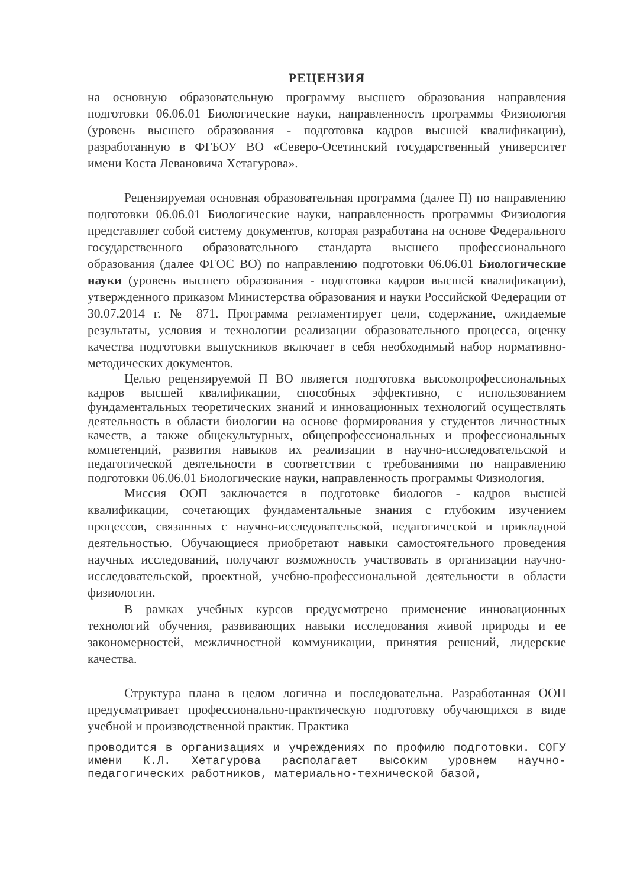РЕЦЕНЗИЯ
на основную образовательную программу высшего образования направления подготовки 06.06.01 Биологические науки, направленность программы Физиология (уровень высшего образования - подготовка кадров высшей квалификации), разработанную в ФГБОУ ВО «Северо-Осетинский государственный университет имени Коста Левановича Хетагурова».
Рецензируемая основная образовательная программа (далее П) по направлению подготовки 06.06.01 Биологические науки, направленность программы Физиология представляет собой систему документов, которая разработана на основе Федерального государственного образовательного стандарта высшего профессионального образования (далее ФГОС ВО) по направлению подготовки 06.06.01 Биологические науки (уровень высшего образования - подготовка кадров высшей квалификации), утвержденного приказом Министерства образования и науки Российской Федерации от 30.07.2014 г. № 871. Программа регламентирует цели, содержание, ожидаемые результаты, условия и технологии реализации образовательного процесса, оценку качества подготовки выпускников включает в себя необходимый набор нормативно-методических документов.
Целью рецензируемой П ВО является подготовка высокопрофессиональных кадров высшей квалификации, способных эффективно, с использованием фундаментальных теоретических знаний и инновационных технологий осуществлять деятельность в области биологии на основе формирования у студентов личностных качеств, а также общекультурных, общепрофессиональных и профессиональных компетенций, развития навыков их реализации в научно-исследовательской и педагогической деятельности в соответствии с требованиями по направлению подготовки 06.06.01 Биологические науки, направленность программы Физиология.
Миссия ООП заключается в подготовке биологов - кадров высшей квалификации, сочетающих фундаментальные знания с глубоким изучением процессов, связанных с научно-исследовательской, педагогической и прикладной деятельностью. Обучающиеся приобретают навыки самостоятельного проведения научных исследований, получают возможность участвовать в организации научно-исследовательской, проектной, учебно-профессиональной деятельности в области физиологии.
В рамках учебных курсов предусмотрено применение инновационных технологий обучения, развивающих навыки исследования живой природы и ее закономерностей, межличностной коммуникации, принятия решений, лидерские качества.
Структура плана в целом логична и последовательна. Разработанная ООП предусматривает профессионально-практическую подготовку обучающихся в виде учебной и производственной практик. Практика
проводится в организациях и учреждениях по профилю подготовки. СОГУ имени К.Л. Хетагурова располагает высоким уровнем научно-педагогических работников, материально-технической базой,